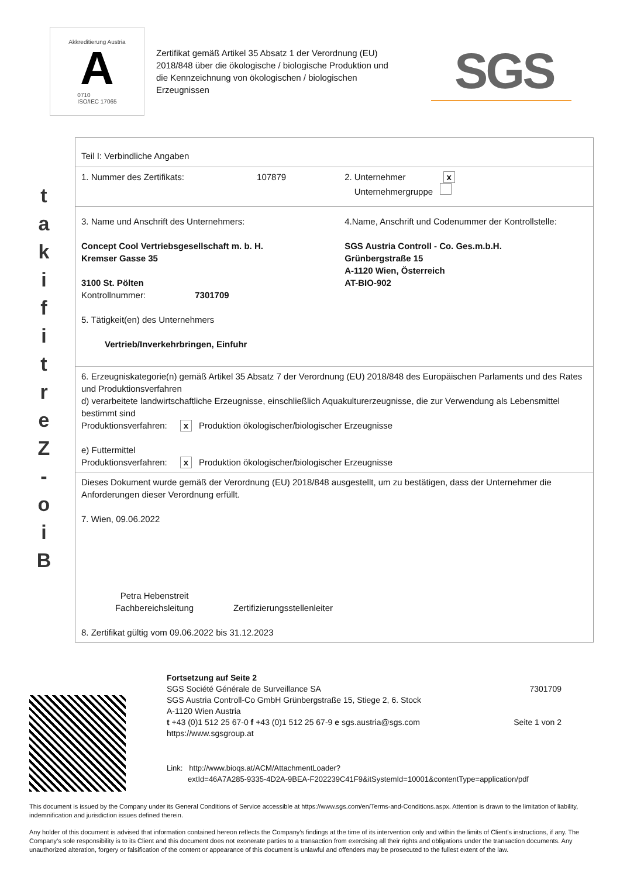Akkreditierung Austria
A
0710
ISO/IEC 17065
Zertifikat gemäß Artikel 35 Absatz 1 der Verordnung (EU) 2018/848 über die ökologische / biologische Produktion und die Kennzeichnung von ökologischen / biologischen Erzeugnissen
SGS
t
a
k
i
f
i
t
r
e
Z
-
o
i
B
| Teil I: Verbindliche Angaben | |
| 1. Nummer des Zertifikats: 107879 | 2. Unternehmer x Unternehmergruppe |
| 3. Name und Anschrift des Unternehmers: Concept Cool Vertriebsgesellschaft m. b. H. Kremser Gasse 35 3100 St. Pölten Kontrollnummer: 7301709 5. Tätigkeit(en) des Unternehmers Vertrieb/Inverkehrbringen, Einfuhr | 4.Name, Anschrift und Codenummer der Kontrollstelle: SGS Austria Controll - Co. Ges.m.b.H. Grünbergstraße 15 A-1120 Wien, Österreich AT-BIO-902 |
| 6. Erzeugniskategorie(n) gemäß Artikel 35 Absatz 7 der Verordnung (EU) 2018/848 des Europäischen Parlaments und des Rates und Produktionsverfahren d) verarbeitete landwirtschaftliche Erzeugnisse, einschließlich Aquakulturerzeugnisse, die zur Verwendung als Lebensmittel bestimmt sind Produktionsverfahren: x Produktion ökologischer/biologischer Erzeugnisse e) Futtermittel Produktionsverfahren: x Produktion ökologischer/biologischer Erzeugnisse | |
| Dieses Dokument wurde gemäß der Verordnung (EU) 2018/848 ausgestellt, um zu bestätigen, dass der Unternehmer die Anforderungen dieser Verordnung erfüllt. 7. Wien, 09.06.2022 Petra Hebenstreit Fachbereichsleitung Zertifizierungsstellenleiter 8. Zertifikat gültig vom 09.06.2022 bis 31.12.2023 | |
Fortsetzung auf Seite 2
SGS Société Générale de Surveillance SA
SGS Austria Controll-Co GmbH Grünbergstraße 15, Stiege 2, 6. Stock
A-1120 Wien Austria
t +43 (0)1 512 25 67-0 f +43 (0)1 512 25 67-9 e sgs.austria@sgs.com
https://www.sgsgroup.at
7301709
Seite 1 von 2
Link: http://www.bioqs.at/ACM/AttachmentLoader?
extId=46A7A285-9335-4D2A-9BEA-F202239C41F9&itSystemId=10001&contentType=application/pdf
This document is issued by the Company under its General Conditions of Service accessible at https://www.sgs.com/en/Terms-and-Conditions.aspx. Attention is drawn to the limitation of liability, indemnification and jurisdiction issues defined therein.
Any holder of this document is advised that information contained hereon reflects the Company’s findings at the time of its intervention only and within the limits of Client’s instructions, if any. The Company’s sole responsibility is to its Client and this document does not exonerate parties to a transaction from exercising all their rights and obligations under the transaction documents. Any unauthorized alteration, forgery or falsification of the content or appearance of this document is unlawful and offenders may be prosecuted to the fullest extent of the law.